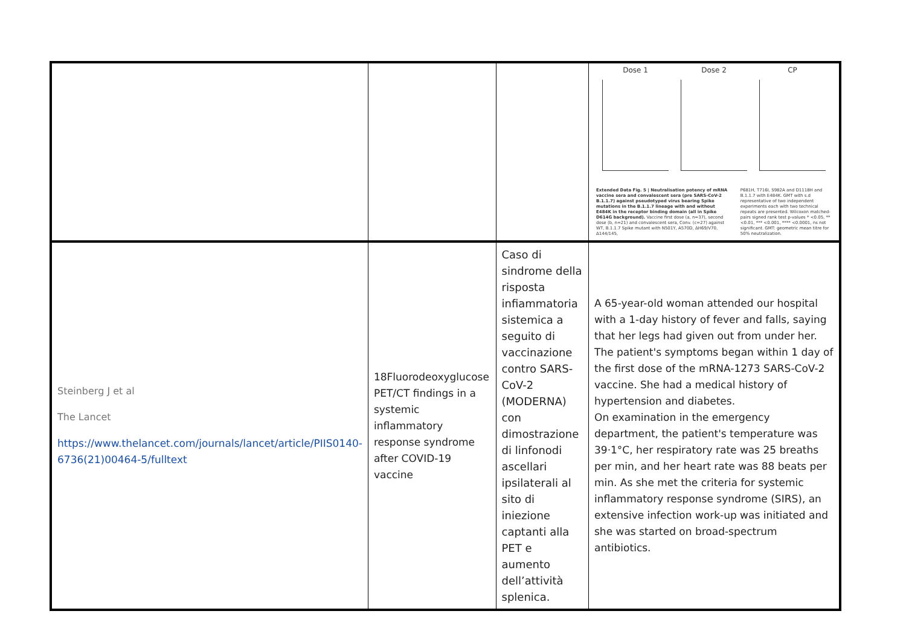| | | | Dose 1 Dose 2 CP Extended Data Fig. 5 / Neutralisation potency of mRNA vaccine sera and convalescent sera (pre SARS-CoV-2 B.1.1.7) against pseudotyped virus bearing Spike mutations in the B.1.1.7 lineage with and without E484K in the receptor binding domain (all in Spike D614G background). Vaccine first dose (a, n=37), second dose (b, n=21) and convalescent sera, Conv. (c=27) against WT, B.1.1.7 Spike mutant with N501Y, A570D, ΔH69/V70, Δ144/145, P681H, T716I, S982A and D1118H and B.1.1.7 with E484K. GMT with s.d representative of two independent experiments each with two technical repeats are presented. Wilcoxon matched-pairs signed rank test p-values * <0.05, ** <0.01, *** <0.001, **** <0.0001, ns not significant. GMT: geometric mean titre for 50% neutralization. |
| Steinberg J et al The Lancet https://www.thelancet.com/journals/lancet/article/PIIS0140-6736(21)00464-5/fulltext | 18Fluorodeoxyglucose PET/CT findings in a systemic inflammatory response syndrome after COVID-19 vaccine | Caso di sindrome della risposta infiammatoria sistemica a seguito di vaccinazione contro SARS-CoV-2 (MODERNA) con dimostrazione di linfonodi ascellari ipsilaterali al sito di iniezione captanti alla PET e aumento dell’attività splenica. | A 65-year-old woman attended our hospital with a 1-day history of fever and falls, saying that her legs had given out from under her. The patient's symptoms began within 1 day of the first dose of the mRNA-1273 SARS-CoV-2 vaccine. She had a medical history of hypertension and diabetes. On examination in the emergency department, the patient's temperature was 39·1°C, her respiratory rate was 25 breaths per min, and her heart rate was 88 beats per min. As she met the criteria for systemic inflammatory response syndrome (SIRS), an extensive infection work-up was initiated and she was started on broad-spectrum antibiotics. |